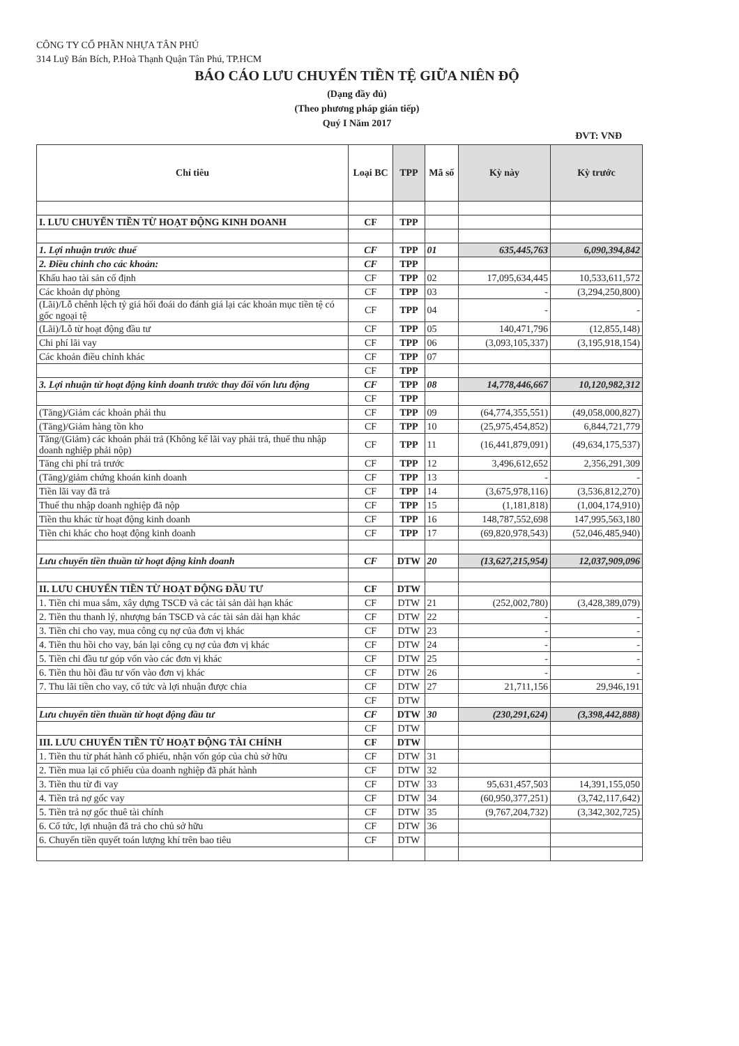CÔNG TY CỔ PHẦN NHỰA TÂN PHÚ
314 Luỹ Bán Bích, P.Hoà Thạnh Quận Tân Phú, TP.HCM
BÁO CÁO LƯU CHUYỂN TIỀN TỆ GIỮA NIÊN ĐỘ
(Dạng đầy đủ)
(Theo phương pháp gián tiếp)
Quý I Năm 2017
ĐVT: VNĐ
| Chỉ tiêu | Loại BC | TPP | Mã số | Kỳ này | Kỳ trước |
| --- | --- | --- | --- | --- | --- |
| I. LƯU CHUYỂN TIỀN TỪ HOẠT ĐỘNG KINH DOANH | CF | TPP | | | |
| 1. Lợi nhuận trước thuế | CF | TPP | 01 | 635,445,763 | 6,090,394,842 |
| 2. Điều chỉnh cho các khoản: | CF | TPP | | | |
| Khấu hao tài sản cố định | CF | TPP | 02 | 17,095,634,445 | 10,533,611,572 |
| Các khoản dự phòng | CF | TPP | 03 | - | (3,294,250,800) |
| (Lãi)/Lỗ chênh lệch tỷ giá hối đoái do đánh giá lại các khoản mục tiền tệ có gốc ngoại tệ | CF | TPP | 04 | - | - |
| (Lãi)/Lỗ từ hoạt động đầu tư | CF | TPP | 05 | 140,471,796 | (12,855,148) |
| Chi phí lãi vay | CF | TPP | 06 | (3,093,105,337) | (3,195,918,154) |
| Các khoản điều chỉnh khác | CF | TPP | 07 | | |
| | CF | TPP | | | |
| 3. Lợi nhuận từ hoạt động kinh doanh trước thay đổi vốn lưu động | CF | TPP | 08 | 14,778,446,667 | 10,120,982,312 |
| | CF | TPP | | | |
| (Tăng)/Giảm các khoản phải thu | CF | TPP | 09 | (64,774,355,551) | (49,058,000,827) |
| (Tăng)/Giảm hàng tồn kho | CF | TPP | 10 | (25,975,454,852) | 6,844,721,779 |
| Tăng/(Giảm) các khoản phải trả (Không kể lãi vay phải trả, thuế thu nhập doanh nghiệp phải nộp) | CF | TPP | 11 | (16,441,879,091) | (49,634,175,537) |
| Tăng chi phí trả trước | CF | TPP | 12 | 3,496,612,652 | 2,356,291,309 |
| (Tăng)/giảm chứng khoán kinh doanh | CF | TPP | 13 | - | - |
| Tiền lãi vay đã trả | CF | TPP | 14 | (3,675,978,116) | (3,536,812,270) |
| Thuế thu nhập doanh nghiệp đã nộp | CF | TPP | 15 | (1,181,818) | (1,004,174,910) |
| Tiền thu khác từ hoạt động kinh doanh | CF | TPP | 16 | 148,787,552,698 | 147,995,563,180 |
| Tiền chi khác cho hoạt động kinh doanh | CF | TPP | 17 | (69,820,978,543) | (52,046,485,940) |
| Lưu chuyển tiền thuần từ hoạt động kinh doanh | CF | DTW | 20 | (13,627,215,954) | 12,037,909,096 |
| II. LƯU CHUYỂN TIỀN TỪ HOẠT ĐỘNG ĐẦU TƯ | CF | DTW | | | |
| 1. Tiền chi mua sắm, xây dựng TSCĐ và các tài sản dài hạn khác | CF | DTW | 21 | (252,002,780) | (3,428,389,079) |
| 2. Tiền thu thanh lý, nhượng bán TSCĐ và các tài sản dài hạn khác | CF | DTW | 22 | - | - |
| 3. Tiền chi cho vay, mua công cụ nợ của đơn vị khác | CF | DTW | 23 | - | - |
| 4. Tiền thu hồi cho vay, bán lại công cụ nợ của đơn vị khác | CF | DTW | 24 | - | - |
| 5. Tiền chi đầu tư góp vốn vào các đơn vị khác | CF | DTW | 25 | - | - |
| 6. Tiền thu hồi đầu tư vốn vào đơn vị khác | CF | DTW | 26 | - | - |
| 7. Thu lãi tiền cho vay, cổ tức và lợi nhuận được chia | CF | DTW | 27 | 21,711,156 | 29,946,191 |
| | CF | DTW | | | |
| Lưu chuyển tiền thuần từ hoạt động đầu tư | CF | DTW | 30 | (230,291,624) | (3,398,442,888) |
| | CF | DTW | | | |
| III. LƯU CHUYỂN TIỀN TỪ HOẠT ĐỘNG TÀI CHÍNH | CF | DTW | | | |
| 1. Tiền thu từ phát hành cổ phiếu, nhận vốn góp của chủ sở hữu | CF | DTW | 31 | | |
| 2. Tiền mua lại cổ phiếu của doanh nghiệp đã phát hành | CF | DTW | 32 | | |
| 3. Tiền thu từ đi vay | CF | DTW | 33 | 95,631,457,503 | 14,391,155,050 |
| 4. Tiền trả nợ gốc vay | CF | DTW | 34 | (60,950,377,251) | (3,742,117,642) |
| 5. Tiền trả nợ gốc thuê tài chính | CF | DTW | 35 | (9,767,204,732) | (3,342,302,725) |
| 6. Cổ tức, lợi nhuận đã trả cho chủ sở hữu | CF | DTW | 36 | | |
| 6. Chuyển tiền quyết toán lượng khí trên bao tiêu | CF | DTW | | | |